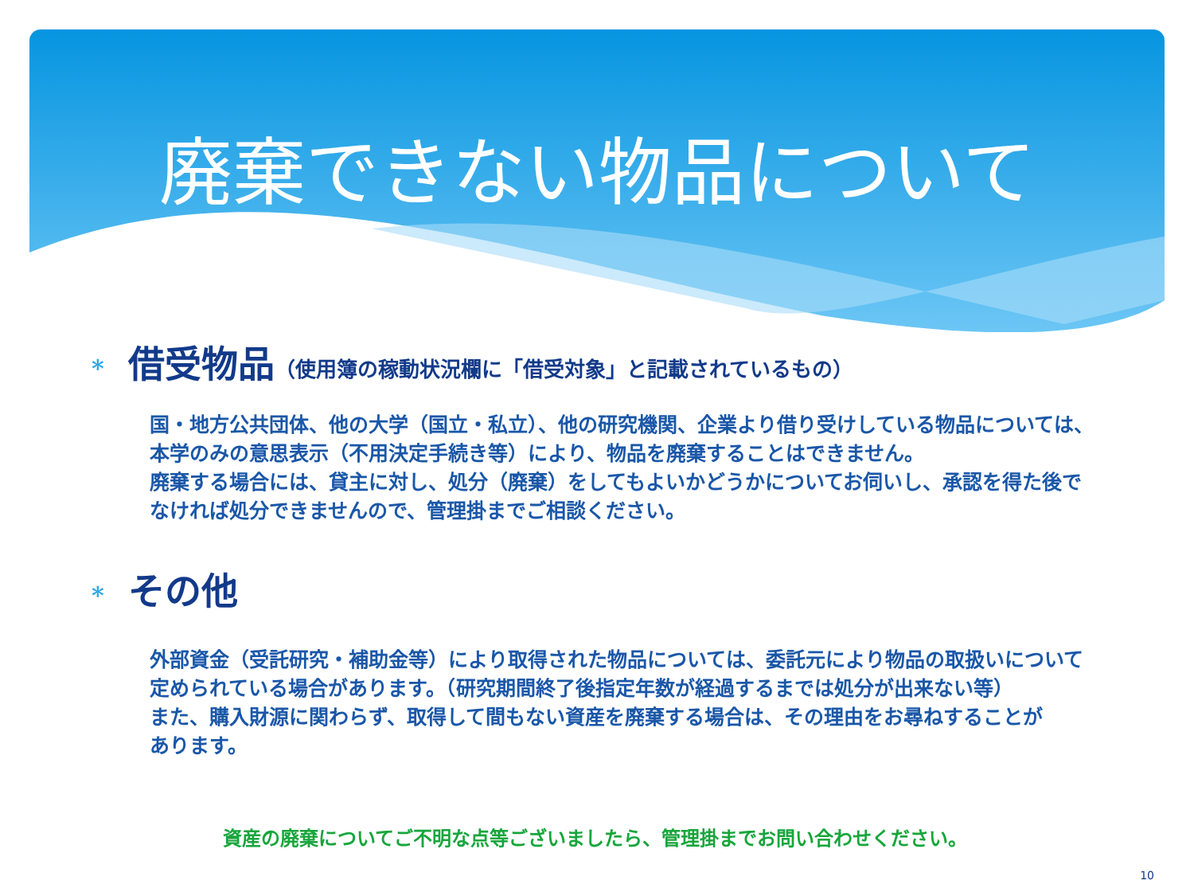廃棄できない物品について
* 借受物品 （使用簿の稼動状況欄に「借受対象」と記載されているもの）
国・地方公共団体、他の大学（国立・私立）、他の研究機関、企業より借り受けしている物品については、
本学のみの意思表示（不用決定手続き等）により、物品を廃棄することはできません。
廃棄する場合には、貸主に対し、処分（廃棄）をしてもよいかどうかについてお伺いし、承認を得た後で
なければ処分できませんので、管理掛までご相談ください。
* その他
外部資金（受託研究・補助金等）により取得された物品については、委託元により物品の取扱いについて
定められている場合があります。（研究期間終了後指定年数が経過するまでは処分が出来ない等）
また、購入財源に関わらず、取得して間もない資産を廃棄する場合は、その理由をお尋ねすることが
あります。
資産の廃棄についてご不明な点等ございましたら、管理掛までお問い合わせください。
10